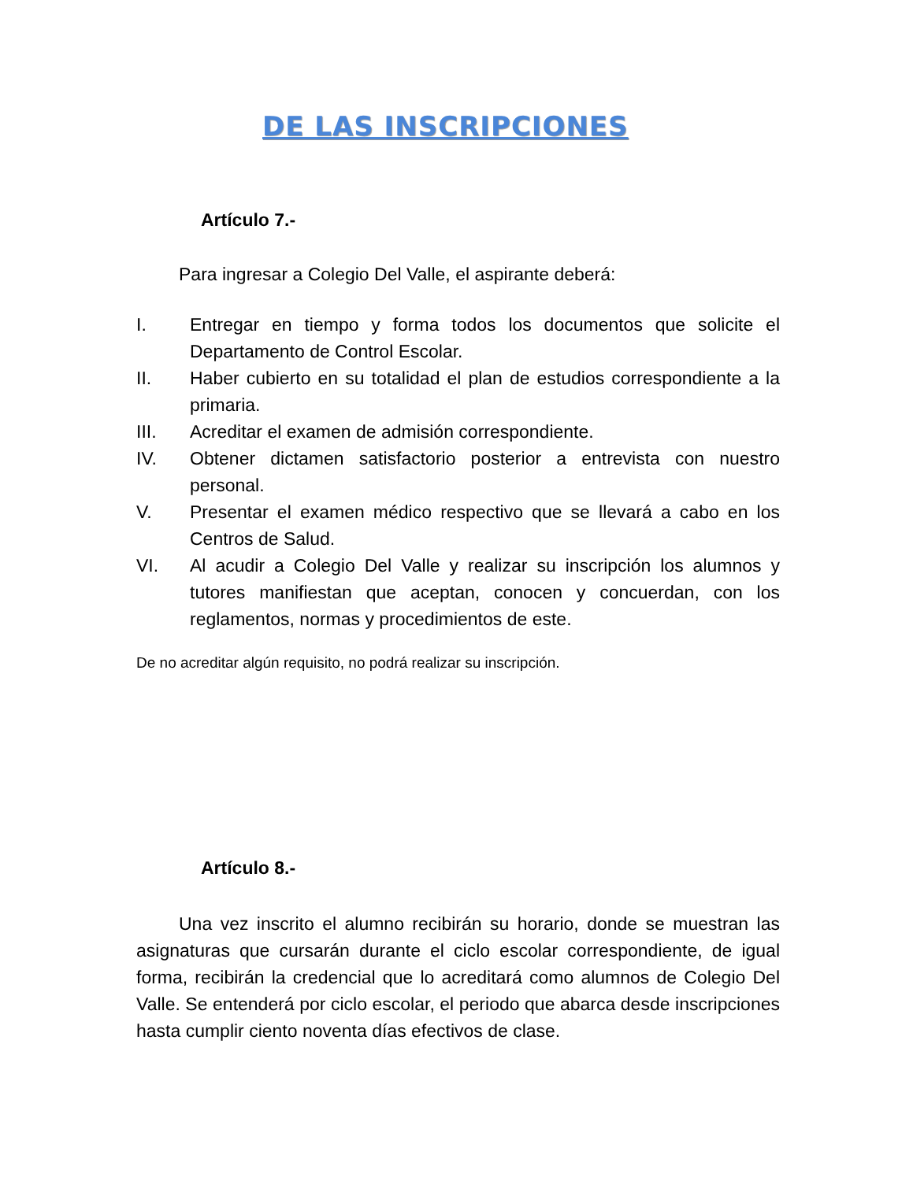DE LAS INSCRIPCIONES
Artículo 7.-
Para ingresar a Colegio Del Valle, el aspirante deberá:
I. Entregar en tiempo y forma todos los documentos que solicite el Departamento de Control Escolar.
II. Haber cubierto en su totalidad el plan de estudios correspondiente a la primaria.
III. Acreditar el examen de admisión correspondiente.
IV. Obtener dictamen satisfactorio posterior a entrevista con nuestro personal.
V. Presentar el examen médico respectivo que se llevará a cabo en los Centros de Salud.
VI. Al acudir a Colegio Del Valle y realizar su inscripción los alumnos y tutores manifiestan que aceptan, conocen y concuerdan, con los reglamentos, normas y procedimientos de este.
De no acreditar algún requisito, no podrá realizar su inscripción.
Artículo 8.-
Una vez inscrito el alumno recibirán su horario, donde se muestran las asignaturas que cursarán durante el ciclo escolar correspondiente, de igual forma, recibirán la credencial que lo acreditará como alumnos de Colegio Del Valle. Se entenderá por ciclo escolar, el periodo que abarca desde inscripciones hasta cumplir ciento noventa días efectivos de clase.